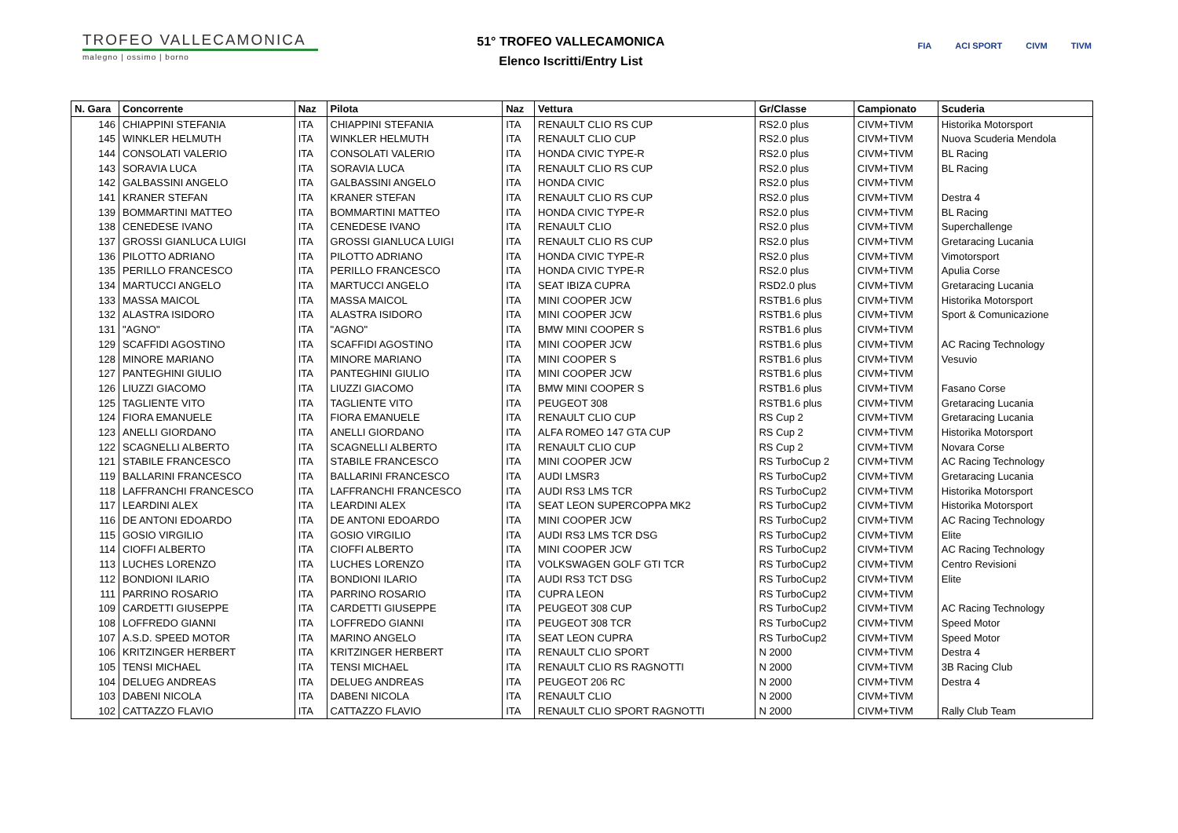TROFEO VALLECAMONICA
malegno | ossimo | borno
51° TROFEO VALLECAMONICA
Elenco Iscritti/Entry List
FIA ACI SPORT CIVM TIVM
| N. Gara | Concorrente | Naz | Pilota | Naz | Vettura | Gr/Classe | Campionato | Scuderia |
| --- | --- | --- | --- | --- | --- | --- | --- | --- |
| 146 | CHIAPPINI STEFANIA | ITA | CHIAPPINI STEFANIA | ITA | RENAULT CLIO RS CUP | RS2.0 plus | CIVM+TIVM | Historika Motorsport |
| 145 | WINKLER HELMUTH | ITA | WINKLER HELMUTH | ITA | RENAULT CLIO CUP | RS2.0 plus | CIVM+TIVM | Nuova Scuderia Mendola |
| 144 | CONSOLATI VALERIO | ITA | CONSOLATI VALERIO | ITA | HONDA CIVIC TYPE-R | RS2.0 plus | CIVM+TIVM | BL Racing |
| 143 | SORAVIA LUCA | ITA | SORAVIA LUCA | ITA | RENAULT CLIO RS CUP | RS2.0 plus | CIVM+TIVM | BL Racing |
| 142 | GALBASSINI ANGELO | ITA | GALBASSINI ANGELO | ITA | HONDA CIVIC | RS2.0 plus | CIVM+TIVM | |
| 141 | KRANER STEFAN | ITA | KRANER STEFAN | ITA | RENAULT CLIO RS CUP | RS2.0 plus | CIVM+TIVM | Destra 4 |
| 139 | BOMMARTINI MATTEO | ITA | BOMMARTINI MATTEO | ITA | HONDA CIVIC TYPE-R | RS2.0 plus | CIVM+TIVM | BL Racing |
| 138 | CENEDESE IVANO | ITA | CENEDESE IVANO | ITA | RENAULT CLIO | RS2.0 plus | CIVM+TIVM | Superchallenge |
| 137 | GROSSI GIANLUCA LUIGI | ITA | GROSSI GIANLUCA LUIGI | ITA | RENAULT CLIO RS CUP | RS2.0 plus | CIVM+TIVM | Gretaracing Lucania |
| 136 | PILOTTO ADRIANO | ITA | PILOTTO ADRIANO | ITA | HONDA CIVIC TYPE-R | RS2.0 plus | CIVM+TIVM | Vimotorsport |
| 135 | PERILLO FRANCESCO | ITA | PERILLO FRANCESCO | ITA | HONDA CIVIC TYPE-R | RS2.0 plus | CIVM+TIVM | Apulia Corse |
| 134 | MARTUCCI ANGELO | ITA | MARTUCCI ANGELO | ITA | SEAT IBIZA CUPRA | RSD2.0 plus | CIVM+TIVM | Gretaracing Lucania |
| 133 | MASSA MAICOL | ITA | MASSA MAICOL | ITA | MINI COOPER JCW | RSTB1.6 plus | CIVM+TIVM | Historika Motorsport |
| 132 | ALASTRA ISIDORO | ITA | ALASTRA ISIDORO | ITA | MINI COOPER JCW | RSTB1.6 plus | CIVM+TIVM | Sport & Comunicazione |
| 131 | "AGNO" | ITA | "AGNO" | ITA | BMW MINI COOPER S | RSTB1.6 plus | CIVM+TIVM | |
| 129 | SCAFFIDI AGOSTINO | ITA | SCAFFIDI AGOSTINO | ITA | MINI COOPER JCW | RSTB1.6 plus | CIVM+TIVM | AC Racing Technology |
| 128 | MINORE MARIANO | ITA | MINORE MARIANO | ITA | MINI COOPER S | RSTB1.6 plus | CIVM+TIVM | Vesuvio |
| 127 | PANTEGHINI GIULIO | ITA | PANTEGHINI GIULIO | ITA | MINI COOPER JCW | RSTB1.6 plus | CIVM+TIVM | |
| 126 | LIUZZI GIACOMO | ITA | LIUZZI GIACOMO | ITA | BMW MINI COOPER S | RSTB1.6 plus | CIVM+TIVM | Fasano Corse |
| 125 | TAGLIENTE VITO | ITA | TAGLIENTE VITO | ITA | PEUGEOT 308 | RSTB1.6 plus | CIVM+TIVM | Gretaracing Lucania |
| 124 | FIORA EMANUELE | ITA | FIORA EMANUELE | ITA | RENAULT CLIO CUP | RS Cup 2 | CIVM+TIVM | Gretaracing Lucania |
| 123 | ANELLI GIORDANO | ITA | ANELLI GIORDANO | ITA | ALFA ROMEO 147 GTA CUP | RS Cup 2 | CIVM+TIVM | Historika Motorsport |
| 122 | SCAGNELLI ALBERTO | ITA | SCAGNELLI ALBERTO | ITA | RENAULT CLIO CUP | RS Cup 2 | CIVM+TIVM | Novara Corse |
| 121 | STABILE FRANCESCO | ITA | STABILE FRANCESCO | ITA | MINI COOPER JCW | RS TurboCup 2 | CIVM+TIVM | AC Racing Technology |
| 119 | BALLARINI FRANCESCO | ITA | BALLARINI FRANCESCO | ITA | AUDI LMSR3 | RS TurboCup2 | CIVM+TIVM | Gretaracing Lucania |
| 118 | LAFFRANCHI FRANCESCO | ITA | LAFFRANCHI FRANCESCO | ITA | AUDI RS3 LMS TCR | RS TurboCup2 | CIVM+TIVM | Historika Motorsport |
| 117 | LEARDINI ALEX | ITA | LEARDINI ALEX | ITA | SEAT LEON SUPERCOPPA MK2 | RS TurboCup2 | CIVM+TIVM | Historika Motorsport |
| 116 | DE ANTONI EDOARDO | ITA | DE ANTONI EDOARDO | ITA | MINI COOPER JCW | RS TurboCup2 | CIVM+TIVM | AC Racing Technology |
| 115 | GOSIO VIRGILIO | ITA | GOSIO VIRGILIO | ITA | AUDI RS3 LMS TCR DSG | RS TurboCup2 | CIVM+TIVM | Elite |
| 114 | CIOFFI ALBERTO | ITA | CIOFFI ALBERTO | ITA | MINI COOPER JCW | RS TurboCup2 | CIVM+TIVM | AC Racing Technology |
| 113 | LUCHES LORENZO | ITA | LUCHES LORENZO | ITA | VOLKSWAGEN GOLF GTI TCR | RS TurboCup2 | CIVM+TIVM | Centro Revisioni |
| 112 | BONDIONI ILARIO | ITA | BONDIONI ILARIO | ITA | AUDI RS3 TCT DSG | RS TurboCup2 | CIVM+TIVM | Elite |
| 111 | PARRINO ROSARIO | ITA | PARRINO ROSARIO | ITA | CUPRA LEON | RS TurboCup2 | CIVM+TIVM | |
| 109 | CARDETTI GIUSEPPE | ITA | CARDETTI GIUSEPPE | ITA | PEUGEOT 308 CUP | RS TurboCup2 | CIVM+TIVM | AC Racing Technology |
| 108 | LOFFREDO GIANNI | ITA | LOFFREDO GIANNI | ITA | PEUGEOT 308 TCR | RS TurboCup2 | CIVM+TIVM | Speed Motor |
| 107 | A.S.D. SPEED MOTOR | ITA | MARINO ANGELO | ITA | SEAT LEON CUPRA | RS TurboCup2 | CIVM+TIVM | Speed Motor |
| 106 | KRITZINGER HERBERT | ITA | KRITZINGER HERBERT | ITA | RENAULT CLIO SPORT | N 2000 | CIVM+TIVM | Destra 4 |
| 105 | TENSI MICHAEL | ITA | TENSI MICHAEL | ITA | RENAULT CLIO RS RAGNOTTI | N 2000 | CIVM+TIVM | 3B Racing Club |
| 104 | DELUEG ANDREAS | ITA | DELUEG ANDREAS | ITA | PEUGEOT 206 RC | N 2000 | CIVM+TIVM | Destra 4 |
| 103 | DABENI NICOLA | ITA | DABENI NICOLA | ITA | RENAULT CLIO | N 2000 | CIVM+TIVM | |
| 102 | CATTAZZO FLAVIO | ITA | CATTAZZO FLAVIO | ITA | RENAULT CLIO SPORT RAGNOTTI | N 2000 | CIVM+TIVM | Rally Club Team |